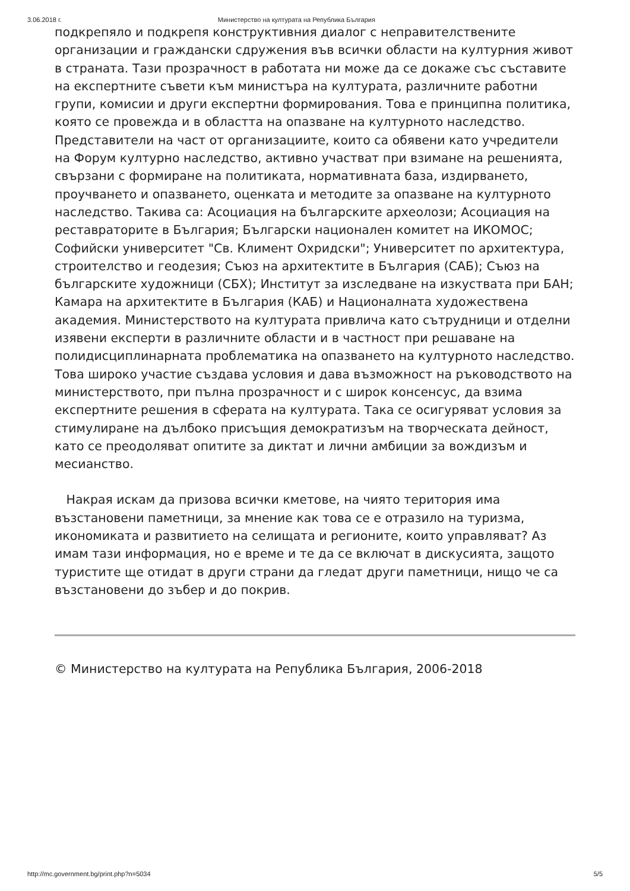3.06.2018 г. Министерство на културата на Република България
подкрепяло и подкрепя конструктивния диалог с неправителствените организации и граждански сдружения във всички области на културния живот в страната. Тази прозрачност в работата ни може да се докаже със съставите на експертните съвети към министъра на културата, различните работни групи, комисии и други експертни формирования. Това е принципна политика, която се провежда и в областта на опазване на културното наследство. Представители на част от организациите, които са обявени като учредители на Форум културно наследство, активно участват при взимане на решенията, свързани с формиране на политиката, нормативната база, издирването, проучването и опазването, оценката и методите за опазване на културното наследство. Такива са: Асоциация на българските археолози; Асоциация на реставраторите в България; Български национален комитет на ИКОМОС; Софийски университет "Св. Климент Охридски"; Университет по архитектура, строителство и геодезия; Съюз на архитектите в България (САБ); Съюз на българските художници (СБХ); Институт за изследване на изкуствата при БАН; Камара на архитектите в България (КАБ) и Националната художествена академия. Министерството на културата привлича като сътрудници и отделни изявени експерти в различните области и в частност при решаване на полидисциплинарната проблематика на опазването на културното наследство. Това широко участие създава условия и дава възможност на ръководството на министерството, при пълна прозрачност и с широк консенсус, да взима експертните решения в сферата на културата. Така се осигуряват условия за стимулиране на дълбоко присъщия демократизъм на творческата дейност, като се преодоляват опитите за диктат и лични амбиции за вождизъм и месианство.
Накрая искам да призова всички кметове, на чиято територия има възстановени паметници, за мнение как това се е отразило на туризма, икономиката и развитието на селищата и регионите, които управляват? Аз имам тази информация, но е време и те да се включат в дискусията, защото туристите ще отидат в други страни да гледат други паметници, нищо че са възстановени до зъбер и до покрив.
© Министерство на културата на Република България, 2006-2018
http://mc.government.bg/print.php?n=5034 5/5